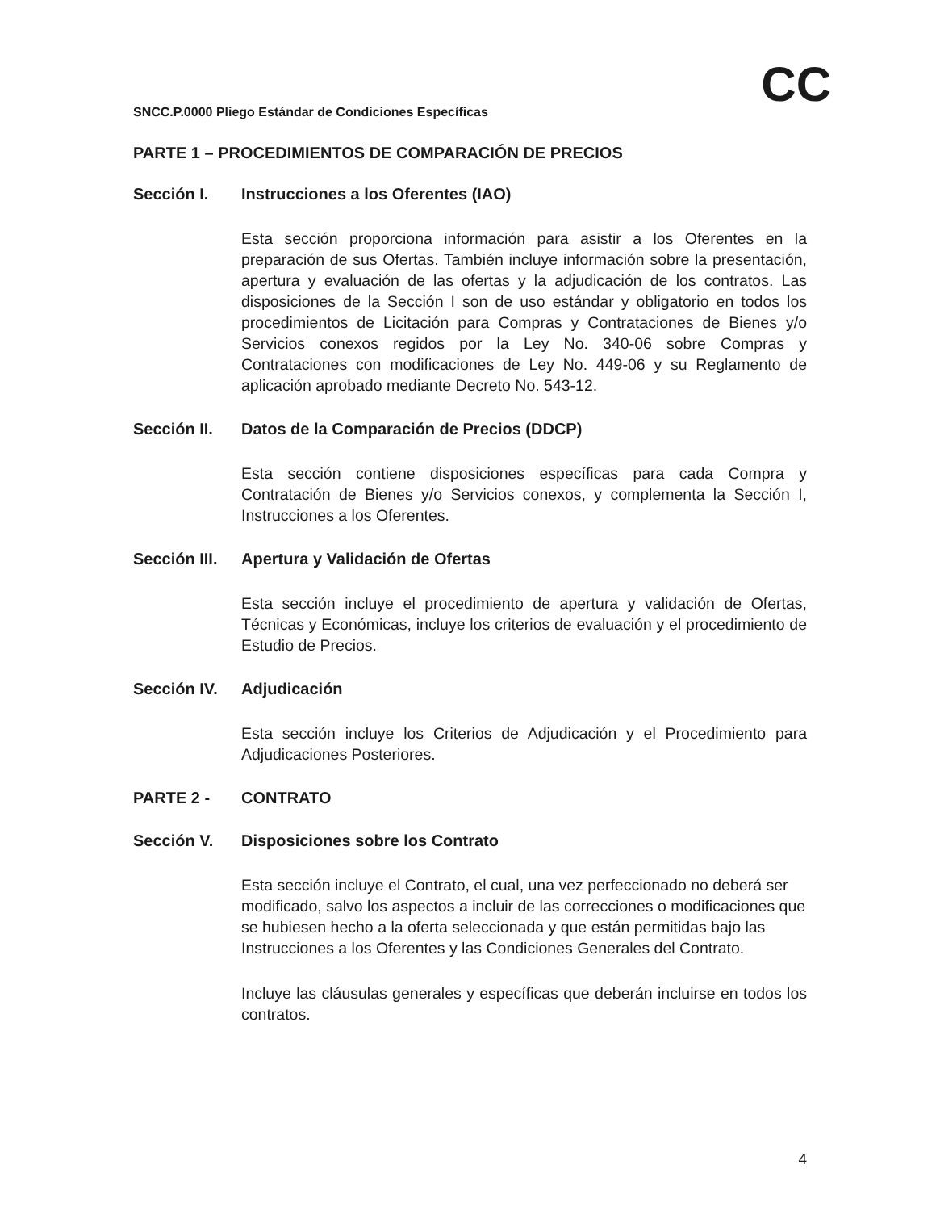CC
SNCC.P.0000 Pliego Estándar de Condiciones Específicas
PARTE 1 – PROCEDIMIENTOS DE COMPARACIÓN DE PRECIOS
Sección I. Instrucciones a los Oferentes (IAO)
Esta sección proporciona información para asistir a los Oferentes en la preparación de sus Ofertas. También incluye información sobre la presentación, apertura y evaluación de las ofertas y la adjudicación de los contratos. Las disposiciones de la Sección I son de uso estándar y obligatorio en todos los procedimientos de Licitación para Compras y Contrataciones de Bienes y/o Servicios conexos regidos por la Ley No. 340-06 sobre Compras y Contrataciones con modificaciones de Ley No. 449-06 y su Reglamento de aplicación aprobado mediante Decreto No. 543-12.
Sección II. Datos de la Comparación de Precios (DDCP)
Esta sección contiene disposiciones específicas para cada Compra y Contratación de Bienes y/o Servicios conexos, y complementa la Sección I, Instrucciones a los Oferentes.
Sección III. Apertura y Validación de Ofertas
Esta sección incluye el procedimiento de apertura y validación de Ofertas, Técnicas y Económicas, incluye los criterios de evaluación y el procedimiento de Estudio de Precios.
Sección IV. Adjudicación
Esta sección incluye los Criterios de Adjudicación y el Procedimiento para Adjudicaciones Posteriores.
PARTE 2 - CONTRATO
Sección V. Disposiciones sobre los Contrato
Esta sección incluye el Contrato, el cual, una vez perfeccionado no deberá ser modificado, salvo los aspectos a incluir de las correcciones o modificaciones que se hubiesen hecho a la oferta seleccionada y que están permitidas bajo las Instrucciones a los Oferentes y las Condiciones Generales del Contrato.
Incluye las cláusulas generales y específicas que deberán incluirse en todos los contratos.
4